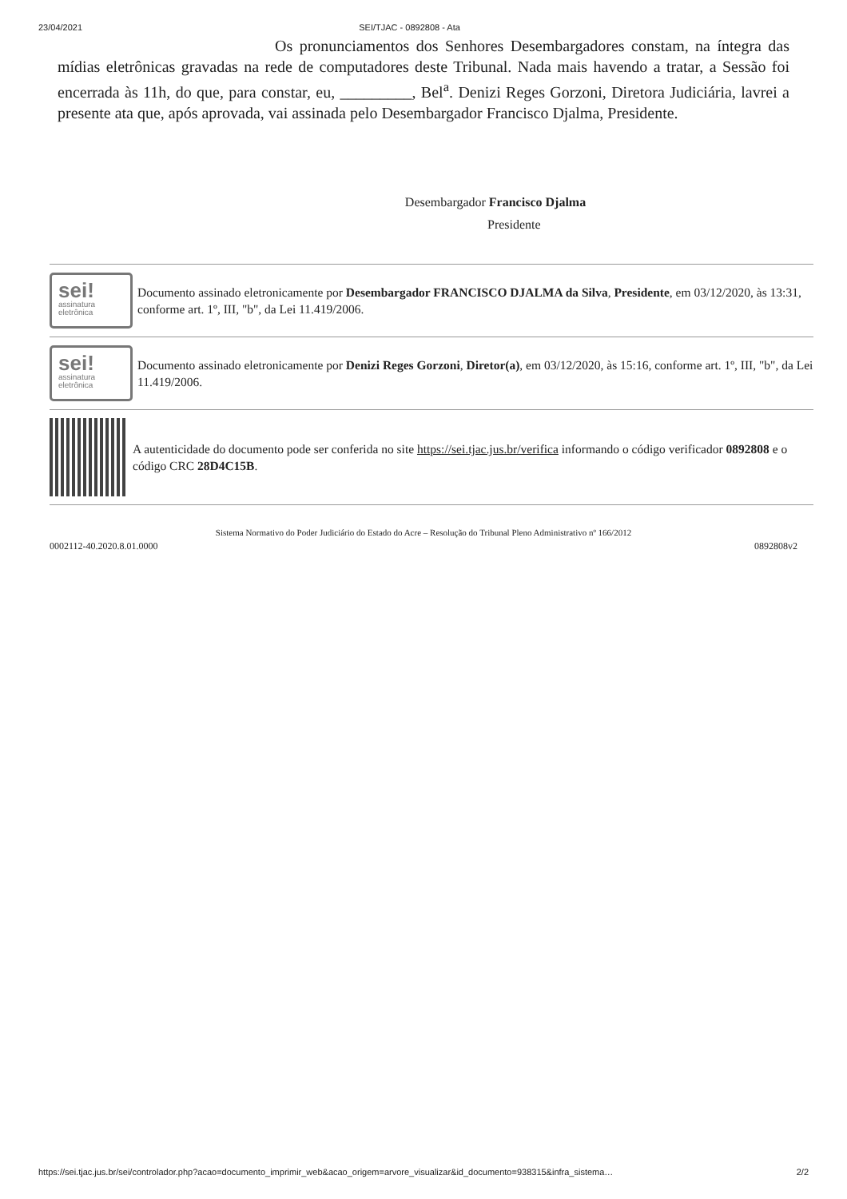23/04/2021 SEI/TJAC - 0892808 - Ata
Os pronunciamentos dos Senhores Desembargadores constam, na íntegra das mídias eletrônicas gravadas na rede de computadores deste Tribunal. Nada mais havendo a tratar, a Sessão foi encerrada às 11h, do que, para constar, eu, _________, Bel<sup>a</sup>. Denizi Reges Gorzoni, Diretora Judiciária, lavrei a presente ata que, após aprovada, vai assinada pelo Desembargador Francisco Djalma, Presidente.
Desembargador Francisco Djalma
Presidente
sei!
assinatura
eletrônica
Documento assinado eletronicamente por Desembargador FRANCISCO DJALMA da Silva, Presidente, em 03/12/2020, às 13:31, conforme art. 1º, III, "b", da Lei 11.419/2006.
sei!
assinatura
eletrônica
Documento assinado eletronicamente por Denizi Reges Gorzoni, Diretor(a), em 03/12/2020, às 15:16, conforme art. 1º, III, "b", da Lei 11.419/2006.
A autenticidade do documento pode ser conferida no site https://sei.tjac.jus.br/verifica informando o código verificador 0892808 e o código CRC 28D4C15B.
Sistema Normativo do Poder Judiciário do Estado do Acre – Resolução do Tribunal Pleno Administrativo nº 166/2012
0002112-40.2020.8.01.0000 0892808v2
https://sei.tjac.jus.br/sei/controlador.php?acao=documento_imprimir_web&acao_origem=arvore_visualizar&id_documento=938315&infra_sistema… 2/2